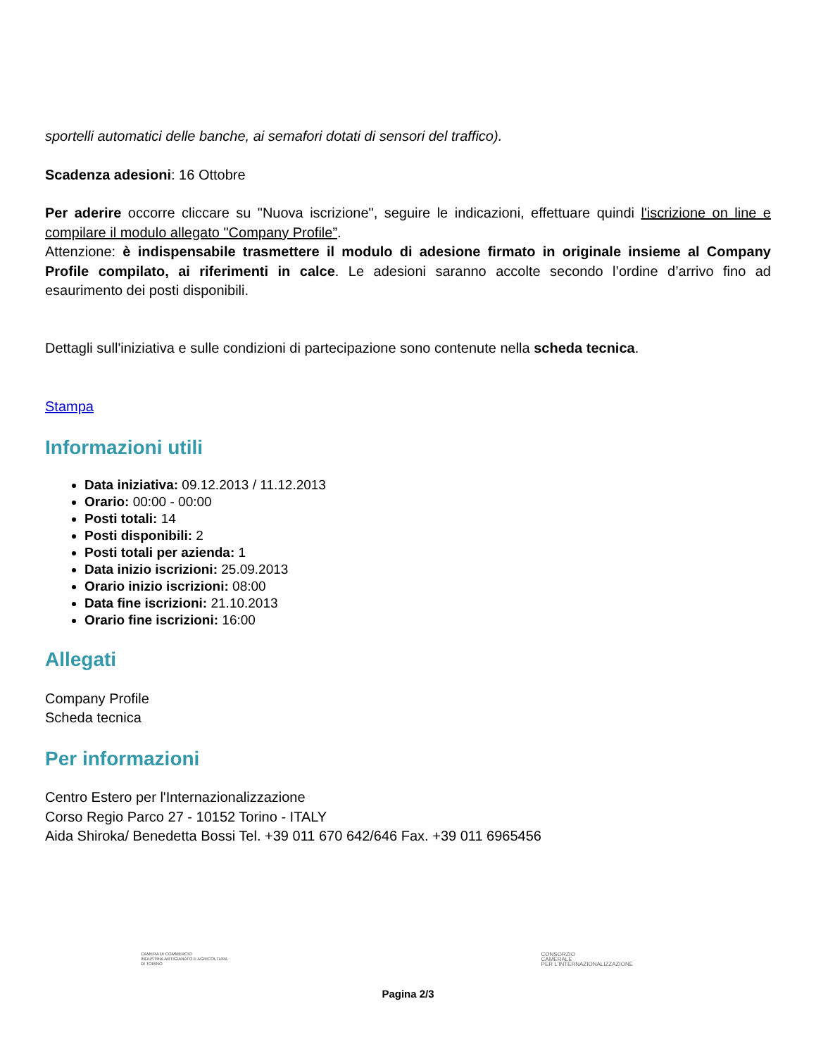sportelli automatici delle banche, ai semafori dotati di sensori del traffico).
Scadenza adesioni: 16 Ottobre
Per aderire occorre cliccare su "Nuova iscrizione", seguire le indicazioni, effettuare quindi l'iscrizione on line e compilare il modulo allegato "Company Profile”.
Attenzione: è indispensabile trasmettere il modulo di adesione firmato in originale insieme al Company Profile compilato, ai riferimenti in calce. Le adesioni saranno accolte secondo l’ordine d’arrivo fino ad esaurimento dei posti disponibili.
Dettagli sull'iniziativa e sulle condizioni di partecipazione sono contenute nella scheda tecnica.
Stampa
Informazioni utili
Data iniziativa: 09.12.2013 / 11.12.2013
Orario: 00:00 - 00:00
Posti totali: 14
Posti disponibili: 2
Posti totali per azienda: 1
Data inizio iscrizioni: 25.09.2013
Orario inizio iscrizioni: 08:00
Data fine iscrizioni: 21.10.2013
Orario fine iscrizioni: 16:00
Allegati
Company Profile
Scheda tecnica
Per informazioni
Centro Estero per l'Internazionalizzazione
Corso Regio Parco 27 - 10152 Torino - ITALY
Aida Shiroka/ Benedetta Bossi Tel. +39 011 670 642/646 Fax. +39 011 6965456
CAMERA DI COMMERCIO
INDUSTRIA ARTIGIANATO E AGRICOLTURA
DI TORINO
CONSORZIO
CAMERALE
PER L'INTERNAZIONALIZZAZIONE
Pagina 2/3